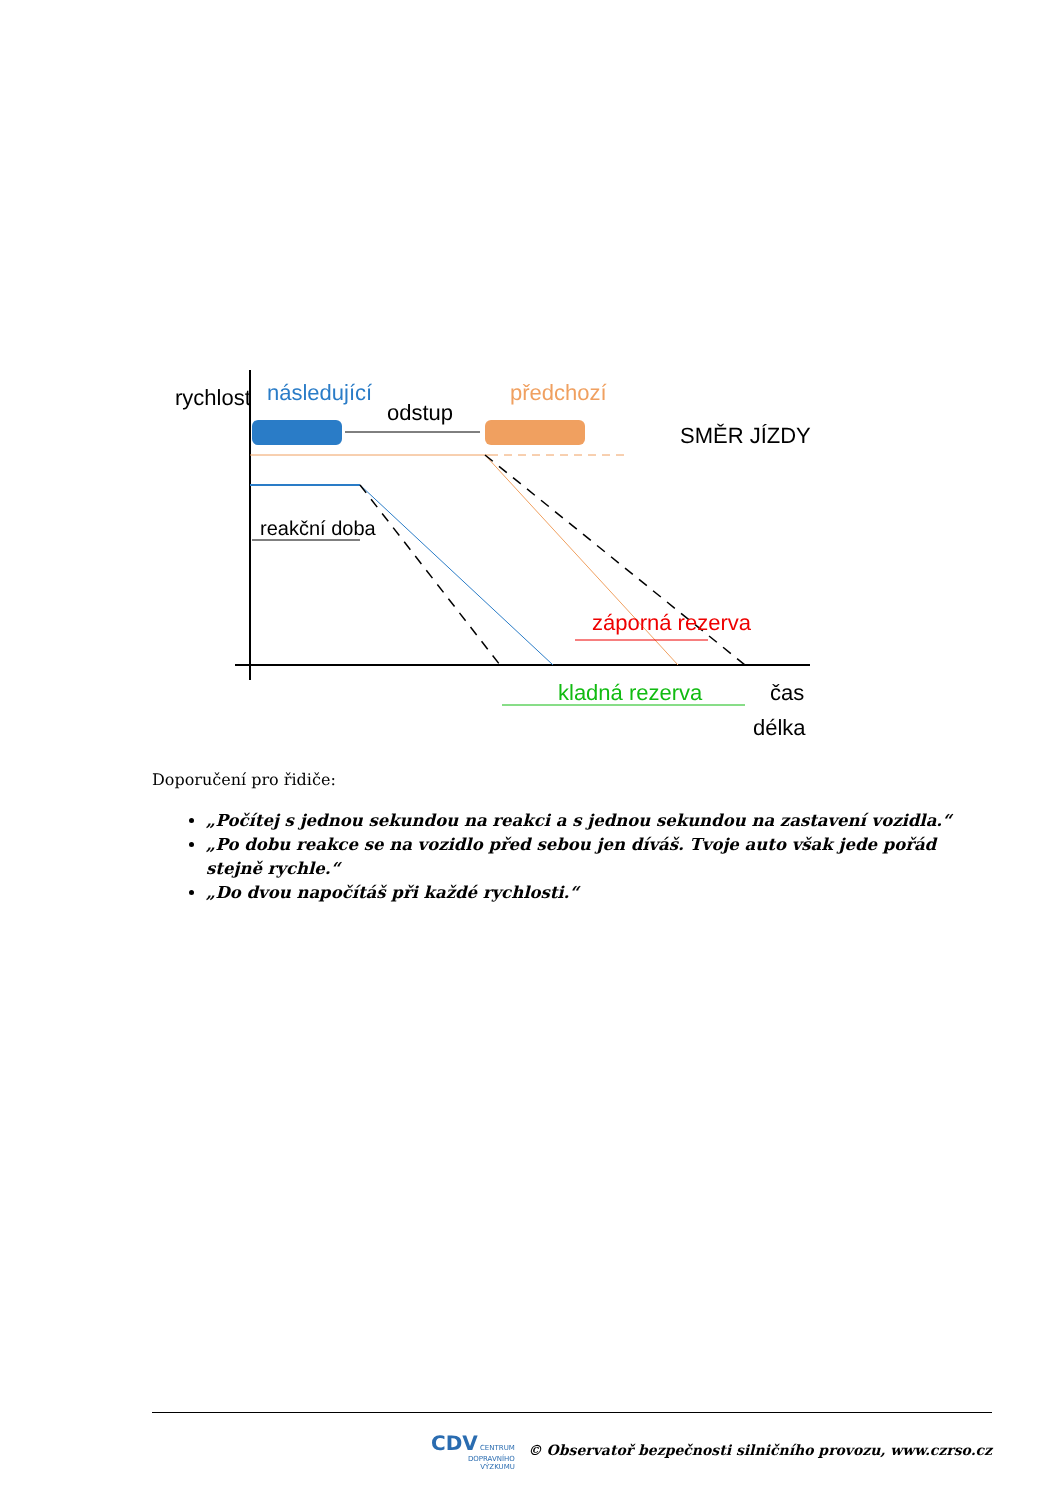rychlost
následující
předchozí
odstup
SMĚR JÍZDY
reakční doba
záporná rezerva
kladná rezerva
čas
délka
Doporučení pro řidiče:
„Počítej s jednou sekundou na reakci a s jednou sekundou na zastavení vozidla.“
„Po dobu reakce se na vozidlo před sebou jen díváš. Tvoje auto však jede pořád stejně rychle.“
„Do dvou napočítáš při každé rychlosti.“
CDV CENTRUM
DOPRAVNÍHO
VÝZKUMU © Observatoř bezpečnosti silničního provozu, www.czrso.cz